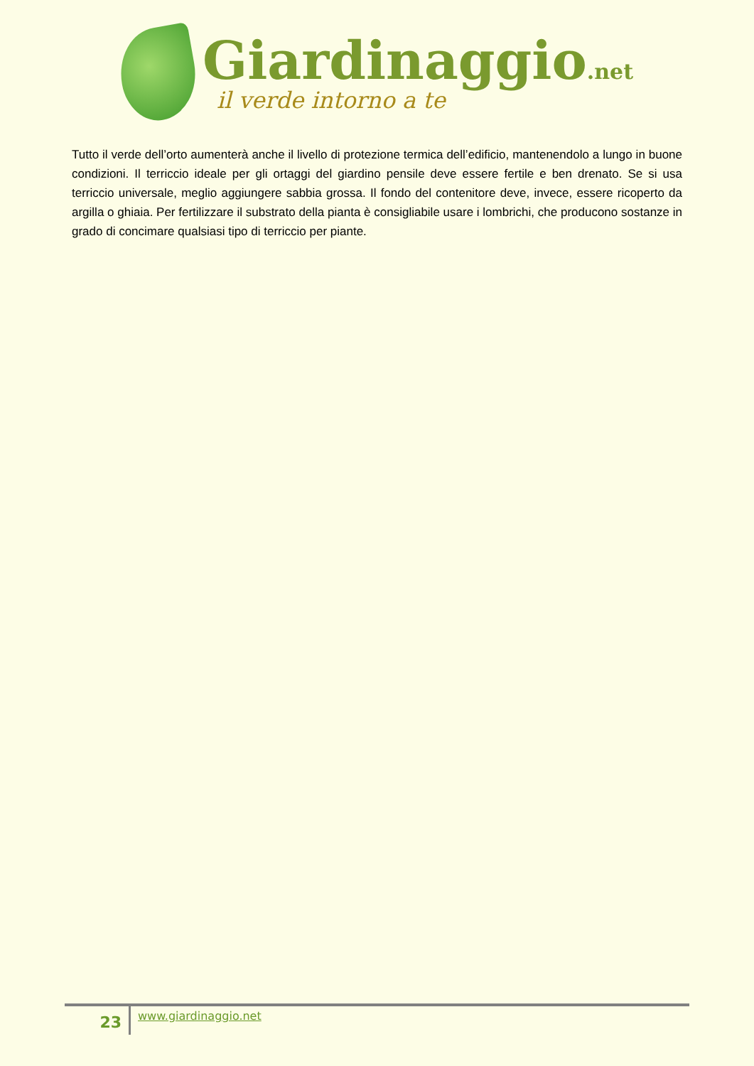Giardinaggio.net
il verde intorno a te
Tutto il verde dell’orto aumenterà anche il livello di protezione termica dell’edificio, mantenendolo a lungo in buone condizioni. Il terriccio ideale per gli ortaggi del giardino pensile deve essere fertile e ben drenato. Se si usa terriccio universale, meglio aggiungere sabbia grossa. Il fondo del contenitore deve, invece, essere ricoperto da argilla o ghiaia. Per fertilizzare il substrato della pianta è consigliabile usare i lombrichi, che producono sostanze in grado di concimare qualsiasi tipo di terriccio per piante.
23
www.giardinaggio.net